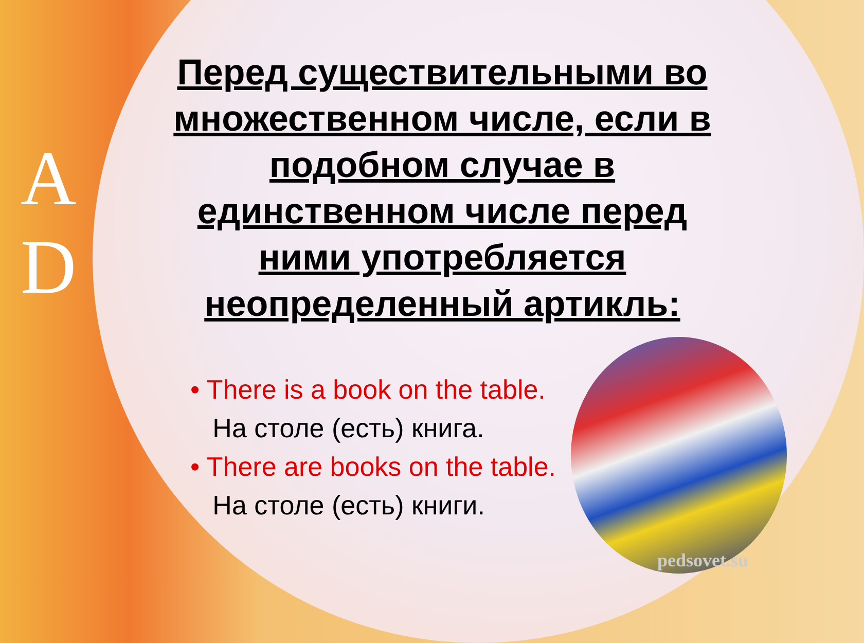A
D
Перед существительными во множественном числе, если в подобном случае в единственном числе перед ними употребляется неопределенный артикль:
• There is a book on the table.
На столе (есть) книга.
• There are books on the table.
На столе (есть) книги.
pedsovet.su